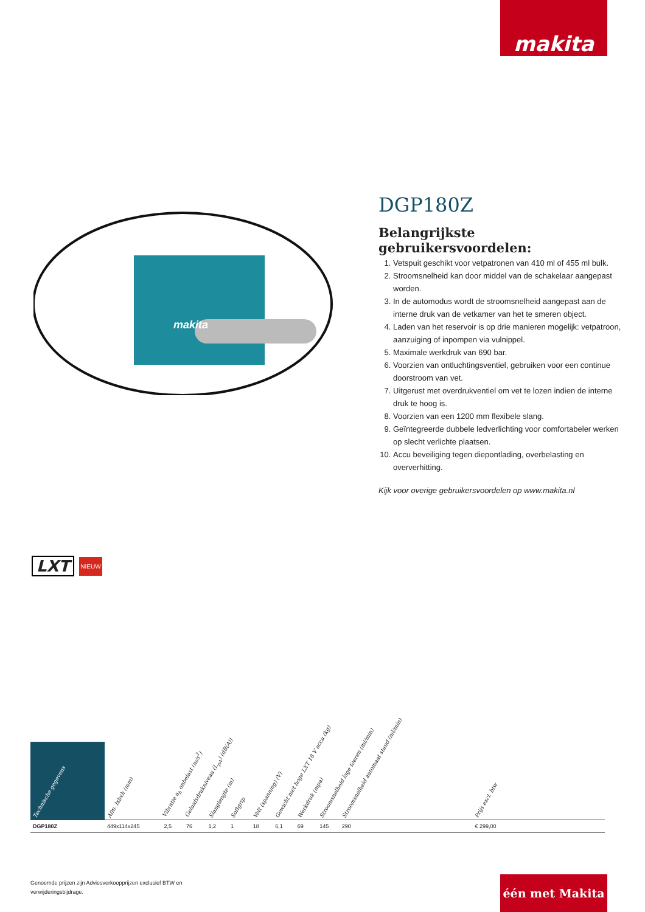makita
makita
DGP180Z
Belangrijkste gebruikersvoordelen:
1. Vetspuit geschikt voor vetpatronen van 410 ml of 455 ml bulk.
2. Stroomsnelheid kan door middel van de schakelaar aangepast worden.
3. In de automodus wordt de stroomsnelheid aangepast aan de interne druk van de vetkamer van het te smeren object.
4. Laden van het reservoir is op drie manieren mogelijk: vetpatroon, aanzuiging of inpompen via vulnippel.
5. Maximale werkdruk van 690 bar.
6. Voorzien van ontluchtingsventiel, gebruiken voor een continue doorstroom van vet.
7. Uitgerust met overdrukventiel om vet te lozen indien de interne druk te hoog is.
8. Voorzien van een 1200 mm flexibele slang.
9. Geïntegreerde dubbele ledverlichting voor comfortabeler werken op slecht verlichte plaatsen.
10. Accu beveiliging tegen diepontlading, overbelasting en oververhitting.
Kijk voor overige gebruikersvoordelen op www.makita.nl
LXT NIEUW
| Technische gegevens | Afm. lxbxh (mm) | Vibratie a<sub>h</sub> onbelast (m/s<sup>2</sup>) | Geluidsdrukniveau (L<sub>pA</sub>) (dB(A)) | Slanglengte (m) | Softgrip | Volt (spanning) (V) | Gewicht met hoge LXT 18 V accu (kg) | Werkdruk (mpa) | Stroomsnelheid lage toeren (ml/min) | Stroomsnelheid automaat stand (ml/min) | | Prijs excl. btw | |
| --- | --- | --- | --- | --- | --- | --- | --- | --- | --- | --- | --- | --- | --- |
| DGP180Z | 449x114x245 | 2,5 | 76 | 1,2 | 1 | 18 | 6,1 | 69 | 145 | 290 | | € 299,00 | |
Genoemde prijzen zijn Adviesverkoopprijzen exclusief BTW en
verwijderingsbijdrage.
één met Makita